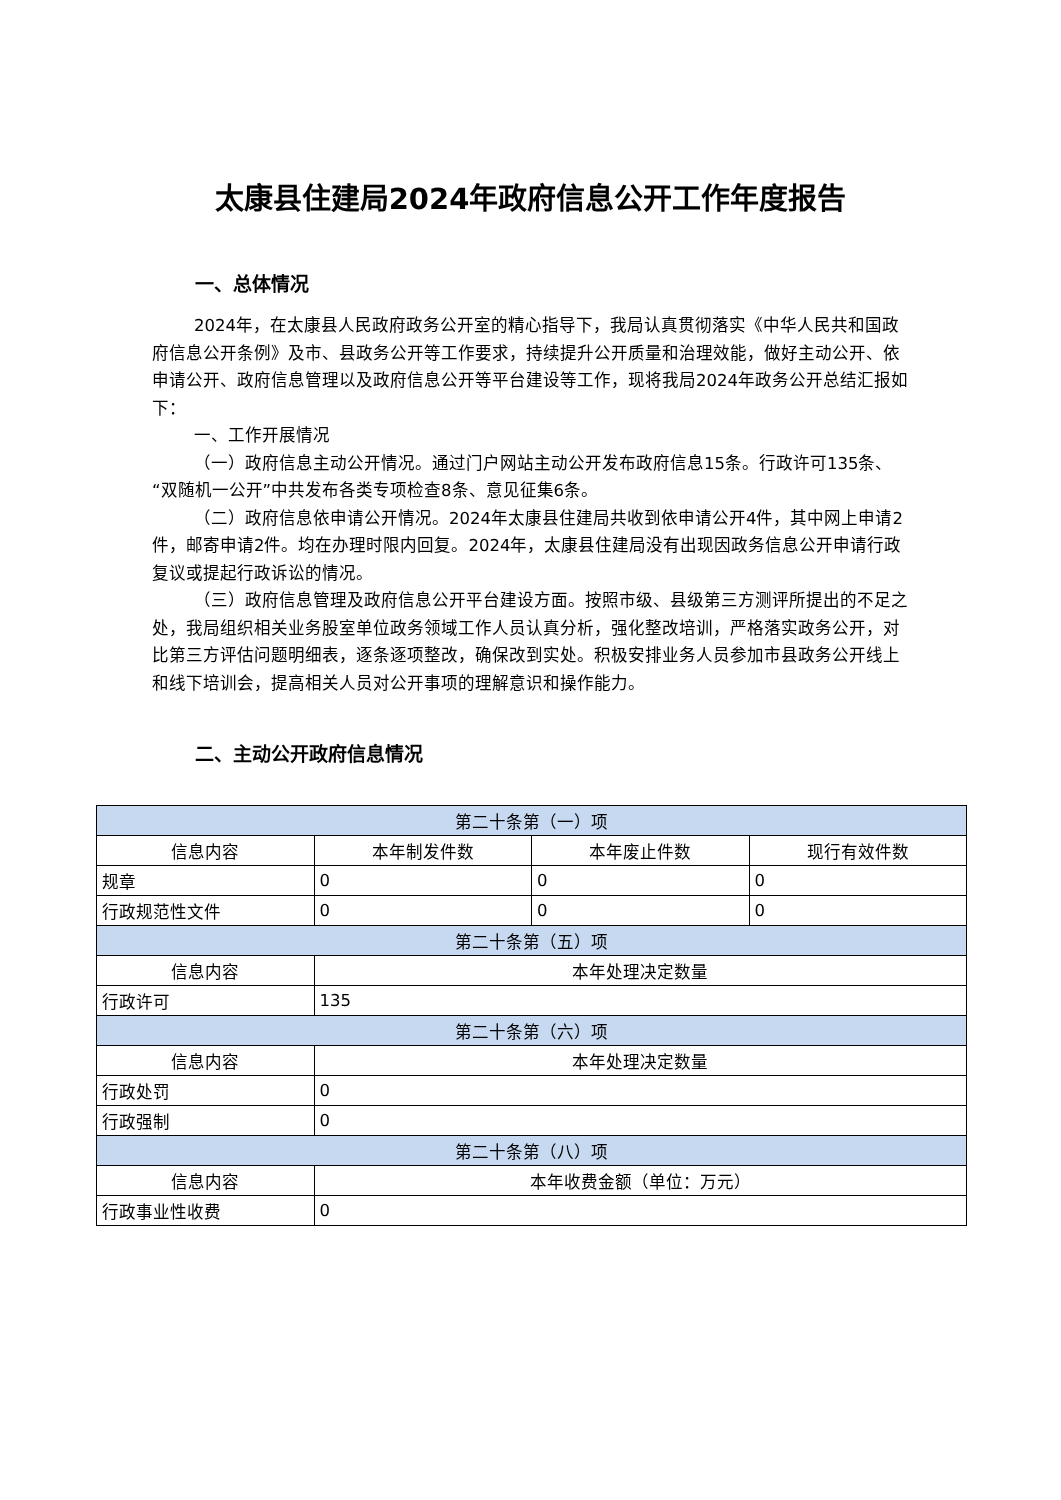太康县住建局2024年政府信息公开工作年度报告
一、总体情况
2024年，在太康县人民政府政务公开室的精心指导下，我局认真贯彻落实《中华人民共和国政府信息公开条例》及市、县政务公开等工作要求，持续提升公开质量和治理效能，做好主动公开、依申请公开、政府信息管理以及政府信息公开等平台建设等工作，现将我局2024年政务公开总结汇报如下：
一、工作开展情况
（一）政府信息主动公开情况。通过门户网站主动公开发布政府信息15条。行政许可135条、“双随机一公开”中共发布各类专项检查8条、意见征集6条。
（二）政府信息依申请公开情况。2024年太康县住建局共收到依申请公开4件，其中网上申请2件，邮寄申请2件。均在办理时限内回复。2024年，太康县住建局没有出现因政务信息公开申请行政复议或提起行政诉讼的情况。
（三）政府信息管理及政府信息公开平台建设方面。按照市级、县级第三方测评所提出的不足之处，我局组织相关业务股室单位政务领域工作人员认真分析，强化整改培训，严格落实政务公开，对比第三方评估问题明细表，逐条逐项整改，确保改到实处。积极安排业务人员参加市县政务公开线上和线下培训会，提高相关人员对公开事项的理解意识和操作能力。
二、主动公开政府信息情况
| 第二十条第（一）项 | | | |
| 信息内容 | 本年制发件数 | 本年废止件数 | 现行有效件数 |
| 规章 | 0 | 0 | 0 |
| 行政规范性文件 | 0 | 0 | 0 |
| 第二十条第（五）项 | | | |
| 信息内容 | 本年处理决定数量 | | |
| 行政许可 | 135 | | |
| 第二十条第（六）项 | | | |
| 信息内容 | 本年处理决定数量 | | |
| 行政处罚 | 0 | | |
| 行政强制 | 0 | | |
| 第二十条第（八）项 | | | |
| 信息内容 | 本年收费金额（单位：万元） | | |
| 行政事业性收费 | 0 | | |